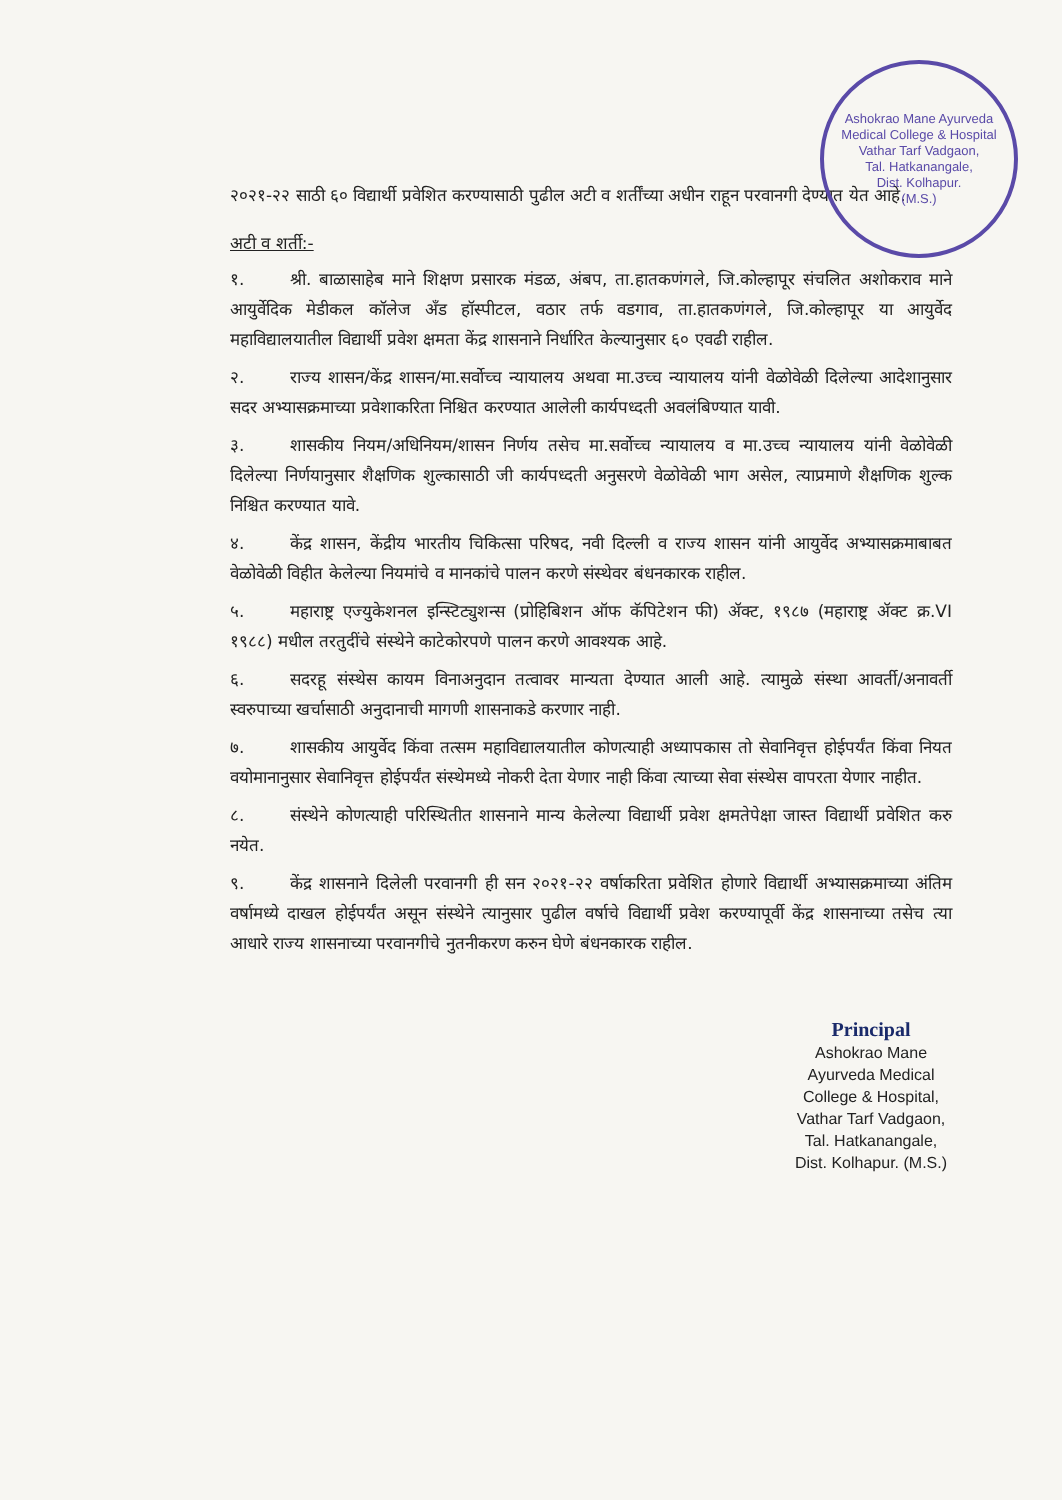Ashokrao Mane Ayurveda Medical College & Hospital
Vathar Tarf Vadgaon,
Tal. Hatkanangale,
Dist. Kolhapur.
(M.S.)
२०२१-२२ साठी ६० विद्यार्थी प्रवेशित करण्यासाठी पुढील अटी व शर्तींच्या अधीन राहून परवानगी देण्यात येत आहे.
अटी व शर्ती:-
१. श्री. बाळासाहेब माने शिक्षण प्रसारक मंडळ, अंबप, ता.हातकणंगले, जि.कोल्हापूर संचलित अशोकराव माने आयुर्वेदिक मेडीकल कॉलेज अँड हॉस्पीटल, वठार तर्फ वडगाव, ता.हातकणंगले, जि.कोल्हापूर या आयुर्वेद महाविद्यालयातील विद्यार्थी प्रवेश क्षमता केंद्र शासनाने निर्धारित केल्यानुसार ६० एवढी राहील.
२. राज्य शासन/केंद्र शासन/मा.सर्वोच्च न्यायालय अथवा मा.उच्च न्यायालय यांनी वेळोवेळी दिलेल्या आदेशानुसार सदर अभ्यासक्रमाच्या प्रवेशाकरिता निश्चित करण्यात आलेली कार्यपध्दती अवलंबिण्यात यावी.
३. शासकीय नियम/अधिनियम/शासन निर्णय तसेच मा.सर्वोच्च न्यायालय व मा.उच्च न्यायालय यांनी वेळोवेळी दिलेल्या निर्णयानुसार शैक्षणिक शुल्कासाठी जी कार्यपध्दती अनुसरणे वेळोवेळी भाग असेल, त्याप्रमाणे शैक्षणिक शुल्क निश्चित करण्यात यावे.
४. केंद्र शासन, केंद्रीय भारतीय चिकित्सा परिषद, नवी दिल्ली व राज्य शासन यांनी आयुर्वेद अभ्यासक्रमाबाबत वेळोवेळी विहीत केलेल्या नियमांचे व मानकांचे पालन करणे संस्थेवर बंधनकारक राहील.
५. महाराष्ट्र एज्युकेशनल इन्स्टिट्युशन्स (प्रोहिबिशन ऑफ कॅपिटेशन फी) ॲक्ट, १९८७ (महाराष्ट्र ॲक्ट क्र.VI १९८८) मधील तरतुदींचे संस्थेने काटेकोरपणे पालन करणे आवश्यक आहे.
६. सदरहू संस्थेस कायम विनाअनुदान तत्वावर मान्यता देण्यात आली आहे. त्यामुळे संस्था आवर्ती/अनावर्ती स्वरुपाच्या खर्चासाठी अनुदानाची मागणी शासनाकडे करणार नाही.
७. शासकीय आयुर्वेद किंवा तत्सम महाविद्यालयातील कोणत्याही अध्यापकास तो सेवानिवृत्त होईपर्यंत किंवा नियत वयोमानानुसार सेवानिवृत्त होईपर्यंत संस्थेमध्ये नोकरी देता येणार नाही किंवा त्याच्या सेवा संस्थेस वापरता येणार नाहीत.
८. संस्थेने कोणत्याही परिस्थितीत शासनाने मान्य केलेल्या विद्यार्थी प्रवेश क्षमतेपेक्षा जास्त विद्यार्थी प्रवेशित करु नयेत.
९. केंद्र शासनाने दिलेली परवानगी ही सन २०२१-२२ वर्षाकरिता प्रवेशित होणारे विद्यार्थी अभ्यासक्रमाच्या अंतिम वर्षामध्ये दाखल होईपर्यंत असून संस्थेने त्यानुसार पुढील वर्षाचे विद्यार्थी प्रवेश करण्यापूर्वी केंद्र शासनाच्या तसेच त्या आधारे राज्य शासनाच्या परवानगीचे नुतनीकरण करुन घेणे बंधनकारक राहील.
Principal
Ashokrao Mane Ayurveda Medical
College & Hospital, Vathar Tarf Vadgaon,
Tal. Hatkanangale, Dist. Kolhapur. (M.S.)